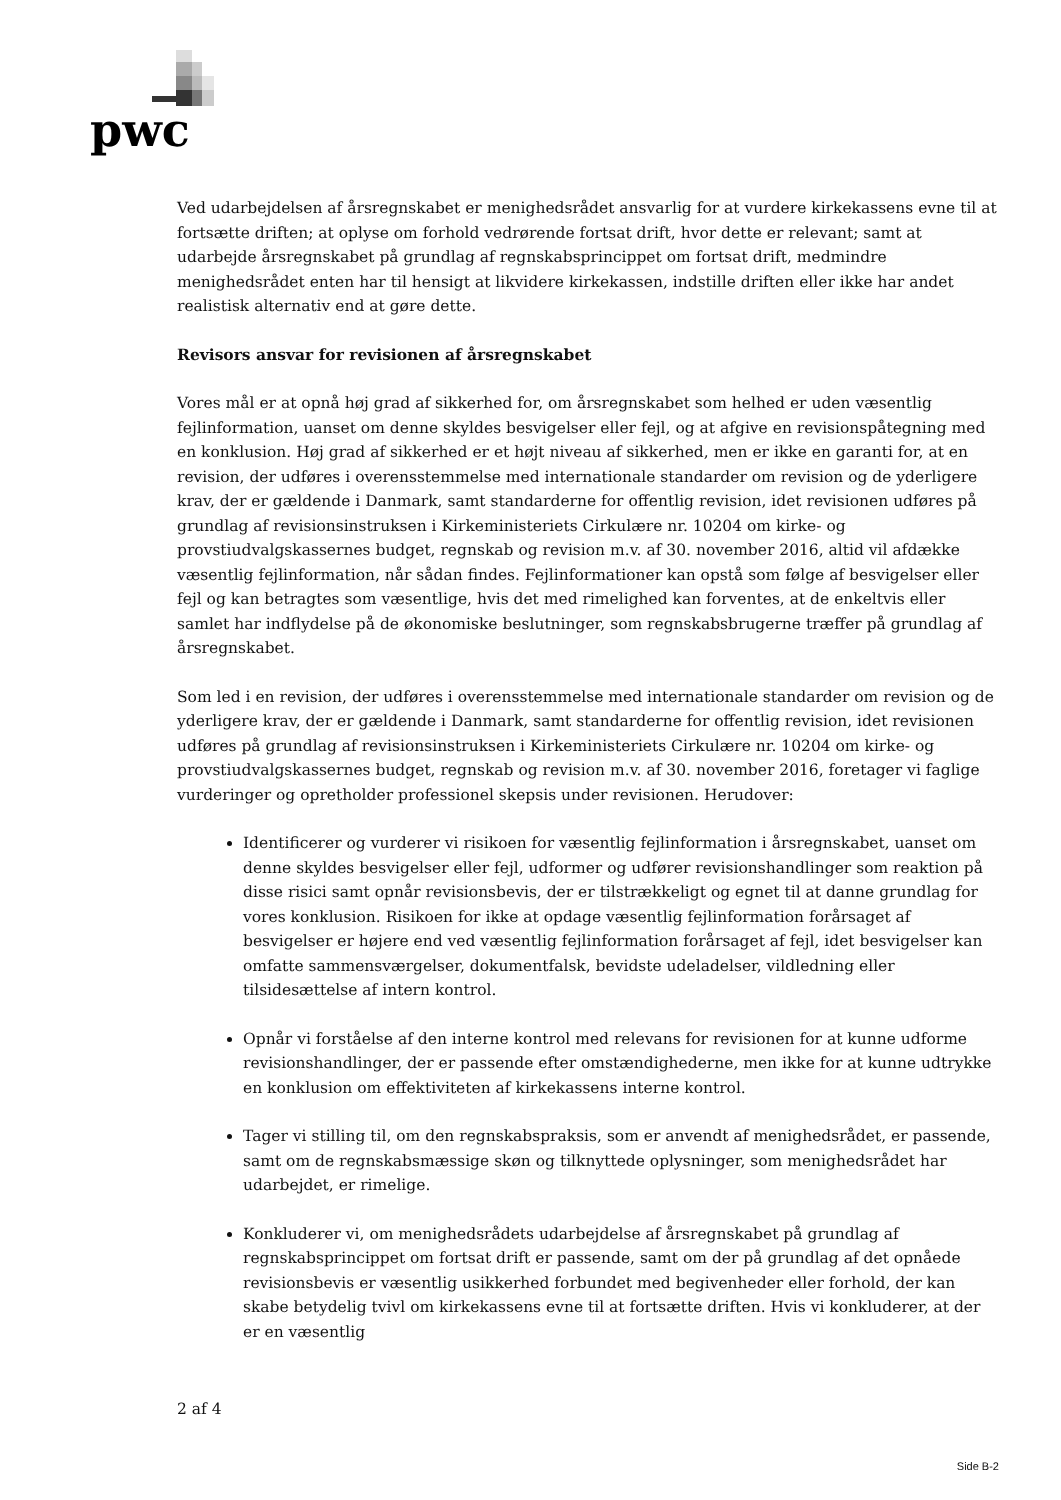pwc
Ved udarbejdelsen af årsregnskabet er menighedsrådet ansvarlig for at vurdere kirkekassens evne til at fortsætte driften; at oplyse om forhold vedrørende fortsat drift, hvor dette er relevant; samt at udarbejde årsregnskabet på grundlag af regnskabsprincippet om fortsat drift, medmindre menighedsrådet enten har til hensigt at likvidere kirkekassen, indstille driften eller ikke har andet realistisk alternativ end at gøre dette.
Revisors ansvar for revisionen af årsregnskabet
Vores mål er at opnå høj grad af sikkerhed for, om årsregnskabet som helhed er uden væsentlig fejlinformation, uanset om denne skyldes besvigelser eller fejl, og at afgive en revisionspåtegning med en konklusion. Høj grad af sikkerhed er et højt niveau af sikkerhed, men er ikke en garanti for, at en revision, der udføres i overensstemmelse med internationale standarder om revision og de yderligere krav, der er gældende i Danmark, samt standarderne for offentlig revision, idet revisionen udføres på grundlag af revisionsinstruksen i Kirkeministeriets Cirkulære nr. 10204 om kirke- og provstiudvalgskassernes budget, regnskab og revision m.v. af 30. november 2016, altid vil afdække væsentlig fejlinformation, når sådan findes. Fejlinformationer kan opstå som følge af besvigelser eller fejl og kan betragtes som væsentlige, hvis det med rimelighed kan forventes, at de enkeltvis eller samlet har indflydelse på de økonomiske beslutninger, som regnskabsbrugerne træffer på grundlag af årsregnskabet.
Som led i en revision, der udføres i overensstemmelse med internationale standarder om revision og de yderligere krav, der er gældende i Danmark, samt standarderne for offentlig revision, idet revisionen udføres på grundlag af revisionsinstruksen i Kirkeministeriets Cirkulære nr. 10204 om kirke- og provstiudvalgskassernes budget, regnskab og revision m.v. af 30. november 2016, foretager vi faglige vurderinger og opretholder professionel skepsis under revisionen. Herudover:
Identificerer og vurderer vi risikoen for væsentlig fejlinformation i årsregnskabet, uanset om denne skyldes besvigelser eller fejl, udformer og udfører revisionshandlinger som reaktion på disse risici samt opnår revisionsbevis, der er tilstrækkeligt og egnet til at danne grundlag for vores konklusion. Risikoen for ikke at opdage væsentlig fejlinformation forårsaget af besvigelser er højere end ved væsentlig fejlinformation forårsaget af fejl, idet besvigelser kan omfatte sammensværgelser, dokumentfalsk, bevidste udeladelser, vildledning eller tilsidesættelse af intern kontrol.
Opnår vi forståelse af den interne kontrol med relevans for revisionen for at kunne udforme revisionshandlinger, der er passende efter omstændighederne, men ikke for at kunne udtrykke en konklusion om effektiviteten af kirkekassens interne kontrol.
Tager vi stilling til, om den regnskabspraksis, som er anvendt af menighedsrådet, er passende, samt om de regnskabsmæssige skøn og tilknyttede oplysninger, som menighedsrådet har udarbejdet, er rimelige.
Konkluderer vi, om menighedsrådets udarbejdelse af årsregnskabet på grundlag af regnskabsprincippet om fortsat drift er passende, samt om der på grundlag af det opnåede revisionsbevis er væsentlig usikkerhed forbundet med begivenheder eller forhold, der kan skabe betydelig tvivl om kirkekassens evne til at fortsætte driften. Hvis vi konkluderer, at der er en væsentlig
2 af 4
Side B-2